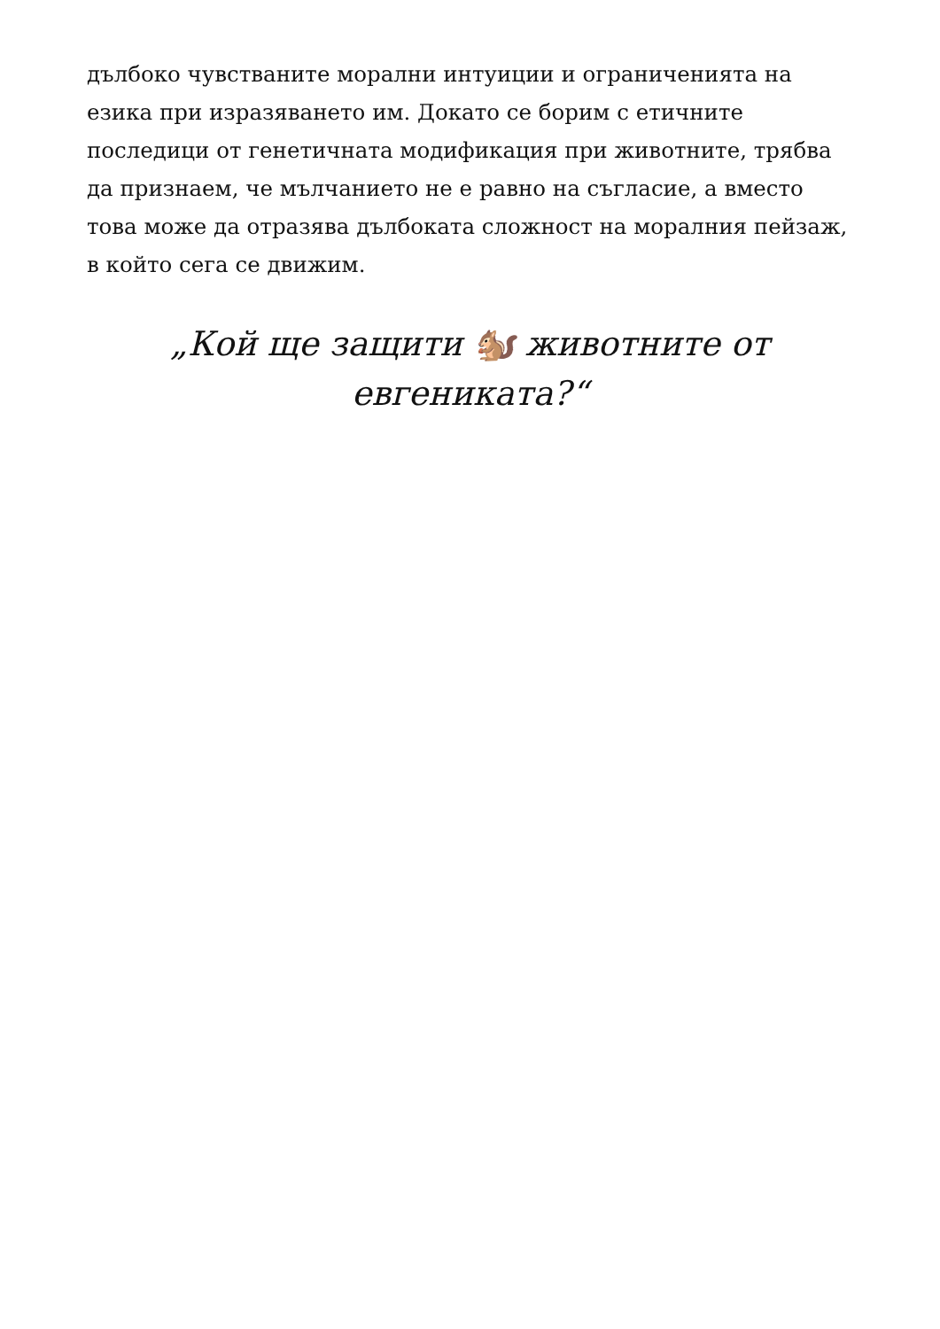дълбоко чувстваните морални интуиции и ограниченията на езика при изразяването им. Докато се борим с етичните последици от генетичната модификация при животните, трябва да признаем, че мълчанието не е равно на съгласие, а вместо това може да отразява дълбоката сложност на моралния пейзаж, в който сега се движим.
„Кой ще защити 🐿️ животните от евгениката?“